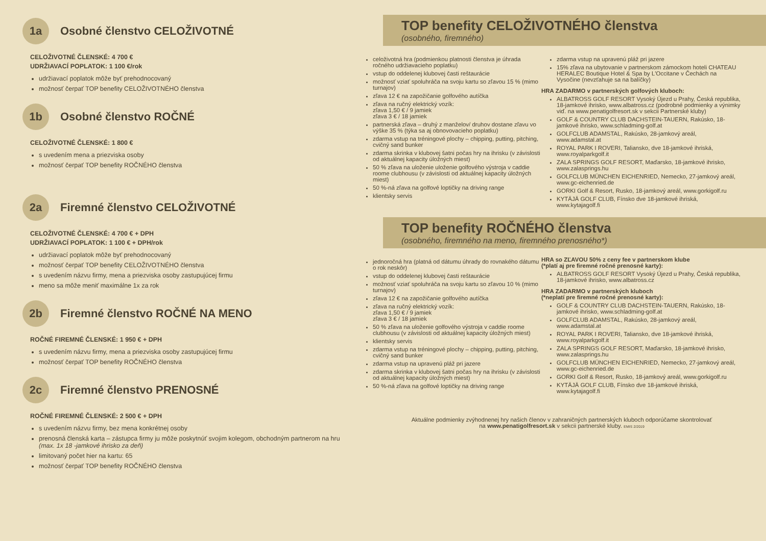1a
Osobné členstvo CELOŽIVOTNÉ
CELOŽIVOTNÉ ČLENSKÉ: 4 700 €
UDRŽIAVACÍ POPLATOK: 1 100 €/rok
udržiavací poplatok môže byť prehodnocovaný
možnosť čerpať TOP benefity CELOŽIVOTNÉHO členstva
1b
Osobné členstvo ROČNÉ
CELOŽIVOTNÉ ČLENSKÉ: 1 800 €
s uvedením mena a priezviska osoby
možnosť čerpať TOP benefity ROČNÉHO členstva
2a
Firemné členstvo CELOŽIVOTNÉ
CELOŽIVOTNÉ ČLENSKÉ: 4 700 € + DPH
UDRŽIAVACÍ POPLATOK: 1 100 € + DPH/rok
udržiavací poplatok môže byť prehodnocovaný
možnosť čerpať TOP benefity CELOŽIVOTNÉHO členstva
s uvedením názvu firmy, mena a priezviska osoby zastupujúcej firmu
meno sa môže meniť maximálne 1x za rok
2b
Firemné členstvo ROČNÉ NA MENO
ROČNÉ FIREMNÉ ČLENSKÉ: 1 950 € + DPH
s uvedením názvu firmy, mena a priezviska osoby zastupujúcej firmu
možnosť čerpať TOP benefity ROČNÉHO členstva
2c
Firemné členstvo PRENOSNÉ
ROČNÉ FIREMNÉ ČLENSKÉ: 2 500 € + DPH
s uvedením názvu firmy, bez mena konkrétnej osoby
prenosná členská karta – zástupca firmy ju môže poskytnúť svojim kolegom, obchodným partnerom na hru (max. 1x 18 -jamkové ihrisko za deň)
limitovaný počet hier na kartu: 65
možnosť čerpať TOP benefity ROČNÉHO členstva
TOP benefity CELOŽIVOTNÉHO členstva
(osobného, firemného)
celoživotná hra (podmienkou platnosti členstva je úhrada ročného udržiavacieho poplatku)
vstup do oddelenej klubovej časti reštaurácie
možnosť vziať spoluhráča na svoju kartu so zľavou 15 % (mimo turnajov)
zľava 12 € na zapožičanie golfového autíčka
zľava na ručný elektrický vozík:
zľava 1,50 € / 9 jamiek
zľava 3 € / 18 jamiek
partnerská zľava – druhý z manželov/ druhov dostane zľavu vo výške 35 % (týka sa aj obnovovacieho poplatku)
zdarma vstup na tréningové plochy – chipping, putting, pitching, cvičný sand bunker
zdarma skrinka v klubovej šatni počas hry na ihrisku (v závislosti od aktuálnej kapacity úložných miest)
50 % zľava na uloženie uloženie golfového výstroja v caddie roome clubhousu (v závislosti od aktuálnej kapacity úložných miest)
50 %-ná zľava na golfové loptičky na driving range
klientsky servis
zdarma vstup na upravenú pláž pri jazere
15% zľava na ubytovanie v partnerskom zámockom hoteli CHATEAU HERALEC Boutique Hotel & Spa by L'Occitane v Čechách na Vysočine (nevzťahuje sa na balíčky)
HRA ZADARMO v partnerských golfových kluboch:
ALBATROSS GOLF RESORT Vysoký Újezd u Prahy, Česká republika, 18-jamkové ihrisko, www.albatross.cz (podrobné podmienky a výnimky viď. na www.penatigolfresort.sk v sekcii Partnerské kluby)
GOLF & COUNTRY CLUB DACHSTEIN-TAUERN, Rakúsko, 18-jamkové ihrisko, www.schladming-golf.at
GOLFCLUB ADAMSTAL, Rakúsko, 28-jamkový areál, www.adamstal.at
ROYAL PARK I ROVERI, Taliansko, dve 18-jamkové ihriská, www.royalparkgolf.it
ZALA SPRINGS GOLF RESORT, Maďarsko, 18-jamkové ihrisko, www.zalasprings.hu
GOLFCLUB MÜNCHEN EICHENRIED, Nemecko, 27-jamkový areál, www.gc-eichenried.de
GORKI Golf & Resort, Rusko, 18-jamkový areál, www.gorkigolf.ru
KYTÄJÄ GOLF CLUB, Fínsko dve 18-jamkové ihriská, www.kytajagolf.fi
TOP benefity ROČNÉHO členstva
(osobného, firemného na meno, firemného prenosného*)
jednoročná hra (platná od dátumu úhrady do rovnakého dátumu o rok neskôr)
vstup do oddelenej klubovej časti reštaurácie
možnosť vziať spoluhráča na svoju kartu so zľavou 10 % (mimo turnajov)
zľava 12 € na zapožičanie golfového autíčka
zľava na ručný elektrický vozík:
zľava 1,50 € / 9 jamiek
zľava 3 € / 18 jamiek
50 % zľava na uloženie golfového výstroja v caddie roome clubhousu (v závislosti od aktuálnej kapacity úložných miest)
klientsky servis
zdarma vstup na tréningové plochy – chipping, putting, pitching, cvičný sand bunker
zdarma vstup na upravenú pláž pri jazere
zdarma skrinka v klubovej šatni počas hry na ihrisku (v závislosti od aktuálnej kapacity úložných miest)
50 %-ná zľava na golfové loptičky na driving range
HRA so ZĽAVOU 50% z ceny fee v partnerskom klube
(*platí aj pre firemné ročné prenosné karty):
ALBATROSS GOLF RESORT Vysoký Újezd u Prahy, Česká republika, 18-jamkové ihrisko, www.albatross.cz
HRA ZADARMO v partnerských kluboch
(*neplatí pre firemné ročné prenosné karty):
GOLF & COUNTRY CLUB DACHSTEIN-TAUERN, Rakúsko, 18-jamkové ihrisko, www.schladming-golf.at
GOLFCLUB ADAMSTAL, Rakúsko, 28-jamkový areál, www.adamstal.at
ROYAL PARK I ROVERI, Taliansko, dve 18-jamkové ihriská, www.royalparkgolf.it
ZALA SPRINGS GOLF RESORT, Maďarsko, 18-jamkové ihrisko, www.zalasprings.hu
GOLFCLUB MÜNCHEN EICHENRIED, Nemecko, 27-jamkový areál, www.gc-eichenried.de
GORKI Golf & Resort, Rusko, 18-jamkový areál, www.gorkigolf.ru
KYTÄJÄ GOLF CLUB, Fínsko dve 18-jamkové ihriská, www.kytajagolf.fi
Aktuálne podmienky zvýhodnenej hry našich členov v zahraničných partnerských kluboch odporúčame skontrolovať
na www.penatigolfresort.sk v sekcii partnerské kluby. EMIS 2/2019